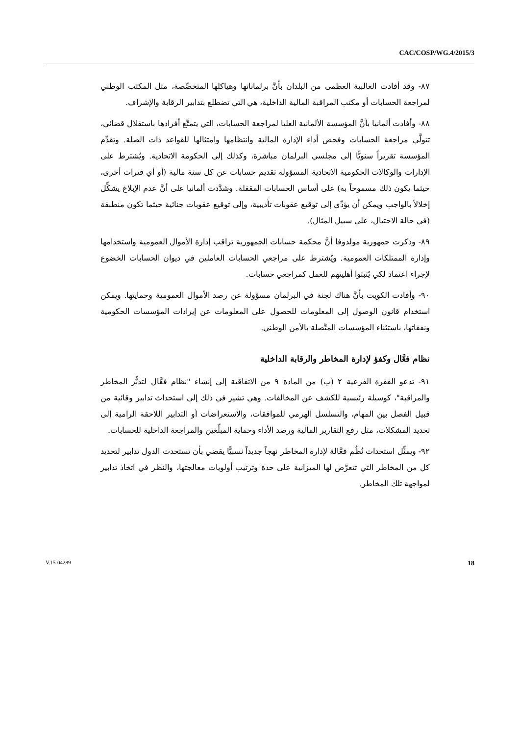CAC/COSP/WG.4/2015/3
٨٧- وقد أفادت الغالبية العظمى من البلدان بأنَّ برلماناتها وهياكلها المتخصِّصة، مثل المكتب الوطني لمراجعة الحسابات أو مكتب المراقبة المالية الداخلية، هي التي تضطلع بتدابير الرقابة والإشراف.
٨٨- وأفادت ألمانيا بأنَّ المؤسسة الألمانية العليا لمراجعة الحسابات، التي يتمتَّع أفرادها باستقلال قضائي، تتولَّى مراجعة الحسابات وفحص أداء الإدارة المالية وانتظامها وامتثالها للقواعد ذات الصلة. وتقدِّم المؤسسة تقريراً سنويًّا إلى مجلسي البرلمان مباشرة، وكذلك إلى الحكومة الاتحادية. ويُشترط على الإدارات والوكالات الحكومية الاتحادية المسؤولة تقديم حسابات عن كل سنة مالية (أو أي فترات أخرى، حيثما يكون ذلك مسموحاً به) على أساس الحسابات المقفلة. وشدَّدت ألمانيا على أنَّ عدم الإبلاغ يشكِّل إخلالاً بالواجب ويمكن أن يؤدِّي إلى توقيع عقوبات تأديبية، وإلى توقيع عقوبات جنائية حيثما تكون منطبقة (في حالة الاحتيال، على سبيل المثال).
٨٩- وذكرت جمهورية مولدوفا أنَّ محكمة حسابات الجمهورية تراقب إدارة الأموال العمومية واستخدامها وإدارة الممتلكات العمومية. ويُشترط على مراجعي الحسابات العاملين في ديوان الحسابات الخضوع لإجراء اعتماد لكي يُثبتوا أهليتهم للعمل كمراجعي حسابات.
٩٠- وأفادت الكويت بأنَّ هناك لجنة في البرلمان مسؤولة عن رصد الأموال العمومية وحمايتها. ويمكن استخدام قانون الوصول إلى المعلومات للحصول على المعلومات عن إيرادات المؤسسات الحكومية ونفقاتها، باستثناء المؤسسات المتَّصلة بالأمن الوطني.
نظام فعَّال وكفؤ لإدارة المخاطر والرقابة الداخلية
٩١- تدعو الفقرة الفرعية ٢ (ب) من المادة ٩ من الاتفاقية إلى إنشاء "نظام فعَّال لتدبُّر المخاطر والمراقبة"، كوسيلة رئيسية للكشف عن المخالفات. وهي تشير في ذلك إلى استحداث تدابير وقائية من قبيل الفصل بين المهام، والتسلسل الهرمي للموافقات، والاستعراضات أو التدابير اللاحقة الرامية إلى تحديد المشكلات، مثل رفع التقارير المالية ورصد الأداء وحماية المبلِّغين والمراجعة الداخلية للحسابات.
٩٢- ويمثِّل استحداث نُظُم فعَّالة لإدارة المخاطر نهجاً جديداً نسبيًّا يقضي بأن تستحدث الدول تدابير لتحديد كل من المخاطر التي تتعرَّض لها الميزانية على حدة وترتيب أولويات معالجتها، والنظر في اتخاذ تدابير لمواجهة تلك المخاطر.
V.15-04289 18